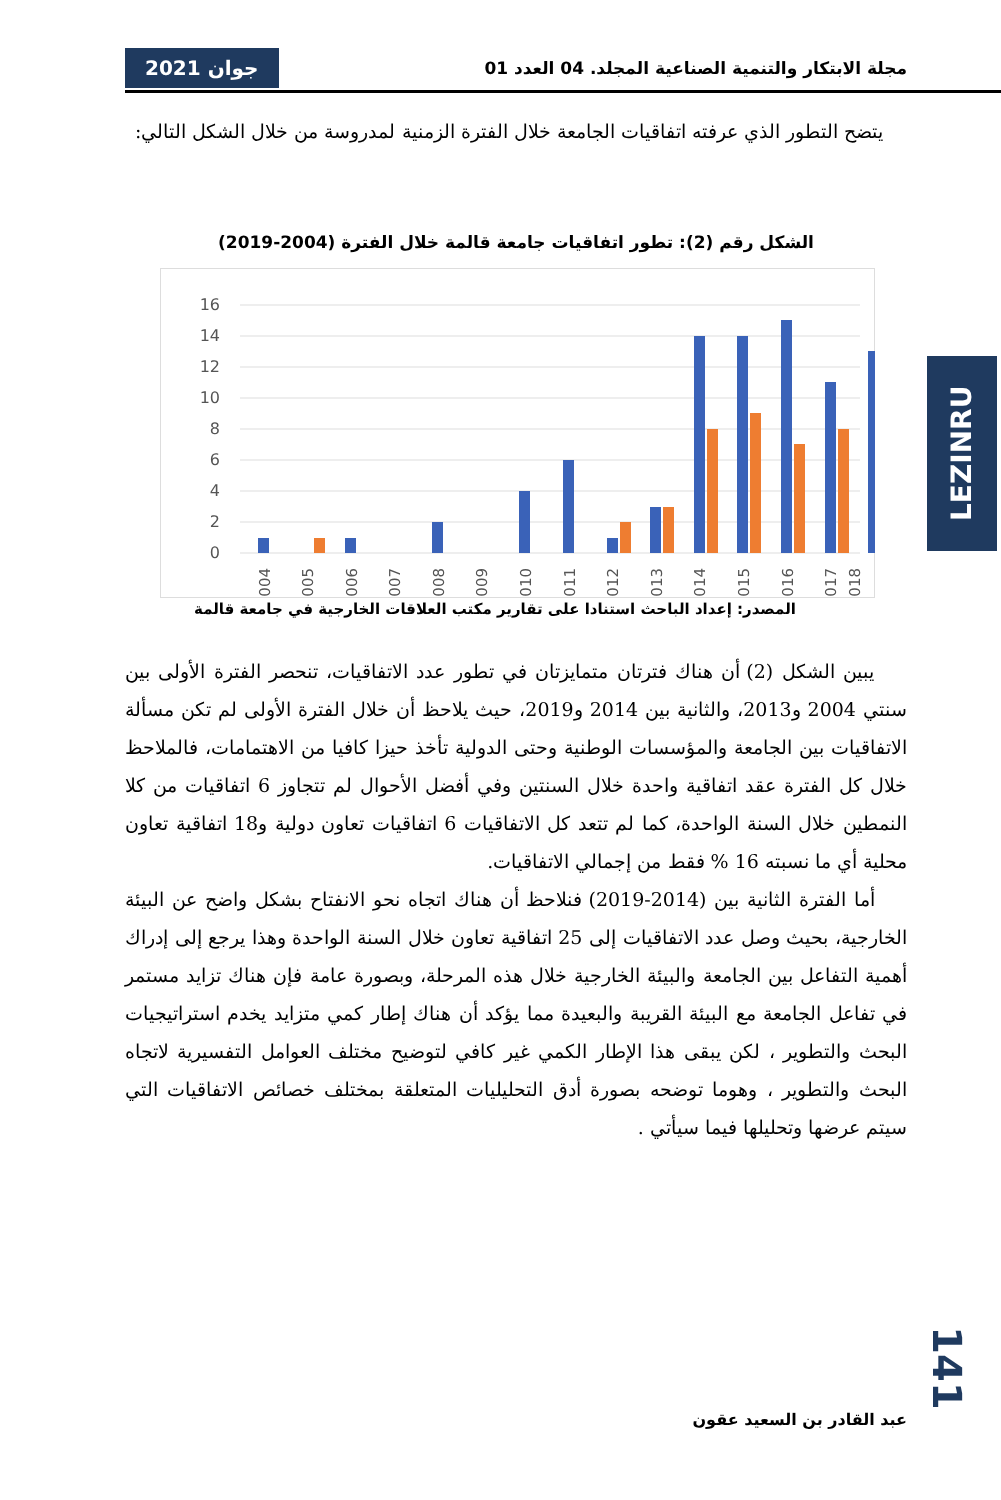جوان 2021 مجلة الابتكار والتنمية الصناعية المجلد. 04 العدد 01
يتضح التطور الذي عرفته اتفاقيات الجامعة خلال الفترة الزمنية لمدروسة من خلال الشكل التالي:
الشكل رقم (2): تطور اتفاقيات جامعة قالمة خلال الفترة (2004-2019)
16
14
12
10
8
6
4
2
0
2004
2005
2006
2007
2008
2009
2010
2011
2012
2013
2014
2015
2016
2017
2018
المصدر: إعداد الباحث استنادا على تقارير مكتب العلاقات الخارجية في جامعة قالمة
يبين الشكل (2) أن هناك فترتان متمايزتان في تطور عدد الاتفاقيات، تنحصر الفترة الأولى بين سنتي 2004 و2013، والثانية بين 2014 و2019، حيث يلاحظ أن خلال الفترة الأولى لم تكن مسألة الاتفاقيات بين الجامعة والمؤسسات الوطنية وحتى الدولية تأخذ حيزا كافيا من الاهتمامات، فالملاحظ خلال كل الفترة عقد اتفاقية واحدة خلال السنتين وفي أفضل الأحوال لم تتجاوز 6 اتفاقيات من كلا النمطين خلال السنة الواحدة، كما لم تتعد كل الاتفاقيات 6 اتفاقيات تعاون دولية و18 اتفاقية تعاون محلية أي ما نسبته 16 % فقط من إجمالي الاتفاقيات.
أما الفترة الثانية بين (2014-2019) فنلاحظ أن هناك اتجاه نحو الانفتاح بشكل واضح عن البيئة الخارجية، بحيث وصل عدد الاتفاقيات إلى 25 اتفاقية تعاون خلال السنة الواحدة وهذا يرجع إلى إدراك أهمية التفاعل بين الجامعة والبيئة الخارجية خلال هذه المرحلة، وبصورة عامة فإن هناك تزايد مستمر في تفاعل الجامعة مع البيئة القريبة والبعيدة مما يؤكد أن هناك إطار كمي متزايد يخدم استراتيجيات البحث والتطوير ، لكن يبقى هذا الإطار الكمي غير كافي لتوضيح مختلف العوامل التفسيرية لاتجاه البحث والتطوير ، وهوما توضحه بصورة أدق التحليليات المتعلقة بمختلف خصائص الاتفاقيات التي سيتم عرضها وتحليلها فيما سيأتي .
LEZINRU
141
عبد القادر بن السعيد عقون